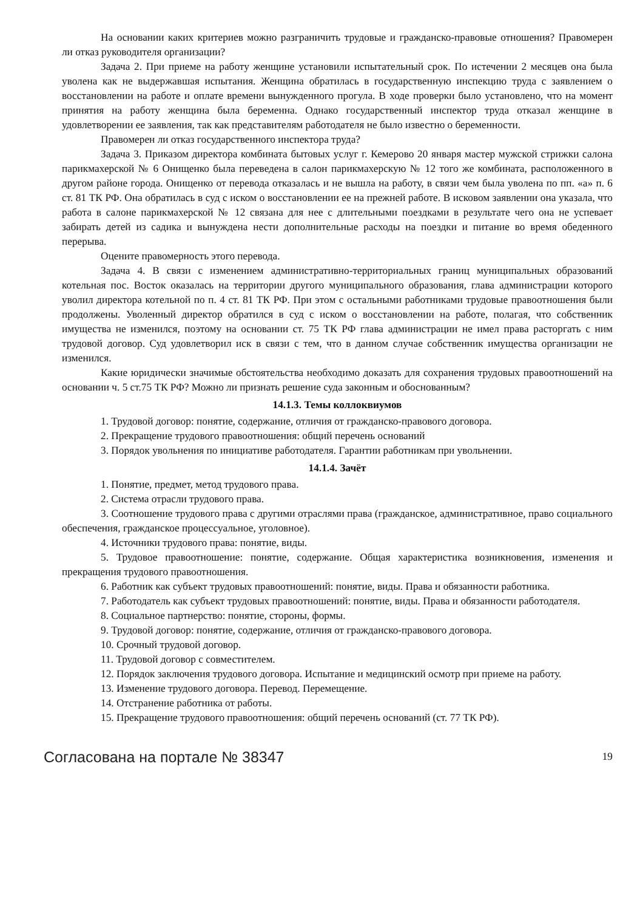На основании каких критериев можно разграничить трудовые и гражданско-правовые отношения? Правомерен ли отказ руководителя организации?
Задача 2. При приеме на работу женщине установили испытательный срок. По истечении 2 месяцев она была уволена как не выдержавшая испытания. Женщина обратилась в государственную инспекцию труда с заявлением о восстановлении на работе и оплате времени вынужденного прогула. В ходе проверки было установлено, что на момент принятия на работу женщина была беременна. Однако государственный инспектор труда отказал женщине в удовлетворении ее заявления, так как представителям работодателя не было известно о беременности.
Правомерен ли отказ государственного инспектора труда?
Задача 3. Приказом директора комбината бытовых услуг г. Кемерово 20 января мастер мужской стрижки салона парикмахерской № 6 Онищенко была переведена в салон парикмахерскую № 12 того же комбината, расположенного в другом районе города. Онищенко от перевода отказалась и не вышла на работу, в связи чем была уволена по пп. «а» п. 6 ст. 81 ТК РФ. Она обратилась в суд с иском о восстановлении ее на прежней работе. В исковом заявлении она указала, что работа в салоне парикмахерской № 12 связана для нее с длительными поездками в результате чего она не успевает забирать детей из садика и вынуждена нести дополнительные расходы на поездки и питание во время обеденного перерыва.
Оцените правомерность этого перевода.
Задача 4. В связи с изменением административно-территориальных границ муниципальных образований котельная пос. Восток оказалась на территории другого муниципального образования, глава администрации которого уволил директора котельной по п. 4 ст. 81 ТК РФ. При этом с остальными работниками трудовые правоотношения были продолжены. Уволенный директор обратился в суд с иском о восстановлении на работе, полагая, что собственник имущества не изменился, поэтому на основании ст. 75 ТК РФ глава администрации не имел права расторгать с ним трудовой договор. Суд удовлетворил иск в связи с тем, что в данном случае собственник имущества организации не изменился.
Какие юридически значимые обстоятельства необходимо доказать для сохранения трудовых правоотношений на основании ч. 5 ст.75 ТК РФ? Можно ли признать решение суда законным и обоснованным?
14.1.3. Темы коллоквиумов
1. Трудовой договор: понятие, содержание, отличия от гражданско-правового договора.
2. Прекращение трудового правоотношения: общий перечень оснований
3. Порядок увольнения по инициативе работодателя. Гарантии работникам при увольнении.
14.1.4. Зачёт
1. Понятие, предмет, метод трудового права.
2. Система отрасли трудового права.
3. Соотношение трудового права с другими отраслями права (гражданское, административное, право социального обеспечения, гражданское процессуальное, уголовное).
4. Источники трудового права: понятие, виды.
5. Трудовое правоотношение: понятие, содержание. Общая характеристика возникновения, изменения и прекращения трудового правоотношения.
6. Работник как субъект трудовых правоотношений: понятие, виды. Права и обязанности работника.
7. Работодатель как субъект трудовых правоотношений: понятие, виды. Права и обязанности работодателя.
8. Социальное партнерство: понятие, стороны, формы.
9. Трудовой договор: понятие, содержание, отличия от гражданско-правового договора.
10. Срочный трудовой договор.
11. Трудовой договор с совместителем.
12. Порядок заключения трудового договора. Испытание и медицинский осмотр при приеме на работу.
13. Изменение трудового договора. Перевод. Перемещение.
14. Отстранение работника от работы.
15. Прекращение трудового правоотношения: общий перечень оснований (ст. 77 ТК РФ).
Согласована на портале № 38347 19